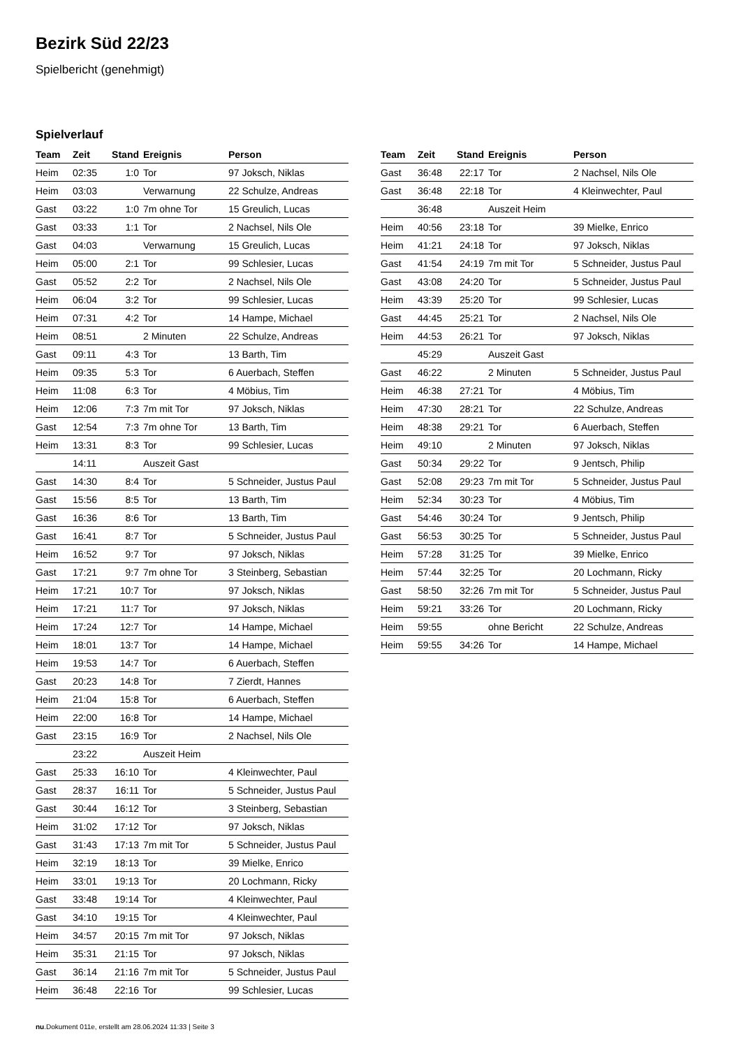Bezirk Süd 22/23
Spielbericht (genehmigt)
Spielverlauf
| Team | Zeit | Stand | Ereignis | Person |
| --- | --- | --- | --- | --- |
| Heim | 02:35 | 1:0 | Tor | 97 Joksch, Niklas |
| Heim | 03:03 | | Verwarnung | 22 Schulze, Andreas |
| Gast | 03:22 | 1:0 | 7m ohne Tor | 15 Greulich, Lucas |
| Gast | 03:33 | 1:1 | Tor | 2 Nachsel, Nils Ole |
| Gast | 04:03 | | Verwarnung | 15 Greulich, Lucas |
| Heim | 05:00 | 2:1 | Tor | 99 Schlesier, Lucas |
| Gast | 05:52 | 2:2 | Tor | 2 Nachsel, Nils Ole |
| Heim | 06:04 | 3:2 | Tor | 99 Schlesier, Lucas |
| Heim | 07:31 | 4:2 | Tor | 14 Hampe, Michael |
| Heim | 08:51 | | 2 Minuten | 22 Schulze, Andreas |
| Gast | 09:11 | 4:3 | Tor | 13 Barth, Tim |
| Heim | 09:35 | 5:3 | Tor | 6 Auerbach, Steffen |
| Heim | 11:08 | 6:3 | Tor | 4 Möbius, Tim |
| Heim | 12:06 | 7:3 | 7m mit Tor | 97 Joksch, Niklas |
| Gast | 12:54 | 7:3 | 7m ohne Tor | 13 Barth, Tim |
| Heim | 13:31 | 8:3 | Tor | 99 Schlesier, Lucas |
| | 14:11 | | Auszeit Gast | |
| Gast | 14:30 | 8:4 | Tor | 5 Schneider, Justus Paul |
| Gast | 15:56 | 8:5 | Tor | 13 Barth, Tim |
| Gast | 16:36 | 8:6 | Tor | 13 Barth, Tim |
| Gast | 16:41 | 8:7 | Tor | 5 Schneider, Justus Paul |
| Heim | 16:52 | 9:7 | Tor | 97 Joksch, Niklas |
| Gast | 17:21 | 9:7 | 7m ohne Tor | 3 Steinberg, Sebastian |
| Heim | 17:21 | 10:7 | Tor | 97 Joksch, Niklas |
| Heim | 17:21 | 11:7 | Tor | 97 Joksch, Niklas |
| Heim | 17:24 | 12:7 | Tor | 14 Hampe, Michael |
| Heim | 18:01 | 13:7 | Tor | 14 Hampe, Michael |
| Heim | 19:53 | 14:7 | Tor | 6 Auerbach, Steffen |
| Gast | 20:23 | 14:8 | Tor | 7 Zierdt, Hannes |
| Heim | 21:04 | 15:8 | Tor | 6 Auerbach, Steffen |
| Heim | 22:00 | 16:8 | Tor | 14 Hampe, Michael |
| Gast | 23:15 | 16:9 | Tor | 2 Nachsel, Nils Ole |
| | 23:22 | | Auszeit Heim | |
| Gast | 25:33 | 16:10 | Tor | 4 Kleinwechter, Paul |
| Gast | 28:37 | 16:11 | Tor | 5 Schneider, Justus Paul |
| Gast | 30:44 | 16:12 | Tor | 3 Steinberg, Sebastian |
| Heim | 31:02 | 17:12 | Tor | 97 Joksch, Niklas |
| Gast | 31:43 | 17:13 | 7m mit Tor | 5 Schneider, Justus Paul |
| Heim | 32:19 | 18:13 | Tor | 39 Mielke, Enrico |
| Heim | 33:01 | 19:13 | Tor | 20 Lochmann, Ricky |
| Gast | 33:48 | 19:14 | Tor | 4 Kleinwechter, Paul |
| Gast | 34:10 | 19:15 | Tor | 4 Kleinwechter, Paul |
| Heim | 34:57 | 20:15 | 7m mit Tor | 97 Joksch, Niklas |
| Heim | 35:31 | 21:15 | Tor | 97 Joksch, Niklas |
| Gast | 36:14 | 21:16 | 7m mit Tor | 5 Schneider, Justus Paul |
| Heim | 36:48 | 22:16 | Tor | 99 Schlesier, Lucas |
| Team | Zeit | Stand | Ereignis | Person |
| --- | --- | --- | --- | --- |
| Gast | 36:48 | 22:17 | Tor | 2 Nachsel, Nils Ole |
| Gast | 36:48 | 22:18 | Tor | 4 Kleinwechter, Paul |
| | 36:48 | | Auszeit Heim | |
| Heim | 40:56 | 23:18 | Tor | 39 Mielke, Enrico |
| Heim | 41:21 | 24:18 | Tor | 97 Joksch, Niklas |
| Gast | 41:54 | 24:19 | 7m mit Tor | 5 Schneider, Justus Paul |
| Gast | 43:08 | 24:20 | Tor | 5 Schneider, Justus Paul |
| Heim | 43:39 | 25:20 | Tor | 99 Schlesier, Lucas |
| Gast | 44:45 | 25:21 | Tor | 2 Nachsel, Nils Ole |
| Heim | 44:53 | 26:21 | Tor | 97 Joksch, Niklas |
| | 45:29 | | Auszeit Gast | |
| Gast | 46:22 | | 2 Minuten | 5 Schneider, Justus Paul |
| Heim | 46:38 | 27:21 | Tor | 4 Möbius, Tim |
| Heim | 47:30 | 28:21 | Tor | 22 Schulze, Andreas |
| Heim | 48:38 | 29:21 | Tor | 6 Auerbach, Steffen |
| Heim | 49:10 | | 2 Minuten | 97 Joksch, Niklas |
| Gast | 50:34 | 29:22 | Tor | 9 Jentsch, Philip |
| Gast | 52:08 | 29:23 | 7m mit Tor | 5 Schneider, Justus Paul |
| Heim | 52:34 | 30:23 | Tor | 4 Möbius, Tim |
| Gast | 54:46 | 30:24 | Tor | 9 Jentsch, Philip |
| Gast | 56:53 | 30:25 | Tor | 5 Schneider, Justus Paul |
| Heim | 57:28 | 31:25 | Tor | 39 Mielke, Enrico |
| Heim | 57:44 | 32:25 | Tor | 20 Lochmann, Ricky |
| Gast | 58:50 | 32:26 | 7m mit Tor | 5 Schneider, Justus Paul |
| Heim | 59:21 | 33:26 | Tor | 20 Lochmann, Ricky |
| Heim | 59:55 | | ohne Bericht | 22 Schulze, Andreas |
| Heim | 59:55 | 34:26 | Tor | 14 Hampe, Michael |
nu.Dokument 011e, erstellt am 28.06.2024 11:33 | Seite 3